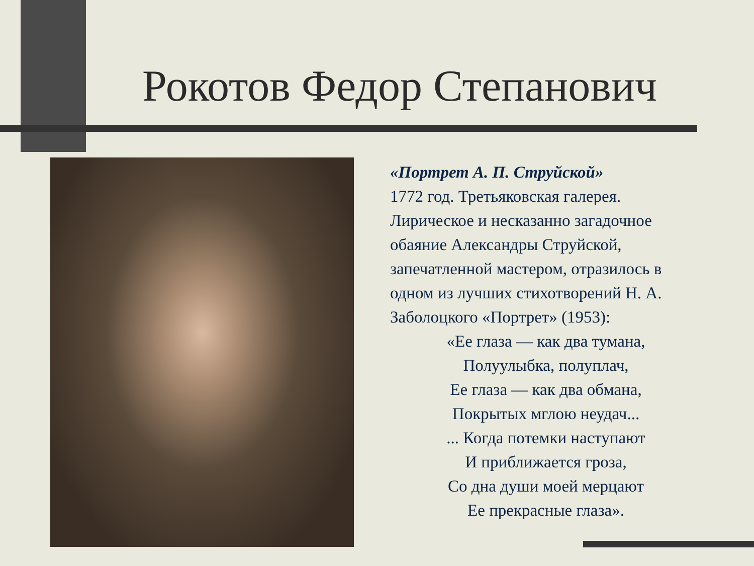Рокотов Федор Степанович
«Портрет А. П. Струйской»
1772 год. Третьяковская галерея. Лирическое и несказанно загадочное обаяние Александры Струйской, запечатленной мастером, отразилось в одном из лучших стихотворений Н. А. Заболоцкого «Портрет» (1953):
«Ее глаза — как два тумана,
Полуулыбка, полуплач,
Ее глаза — как два обмана,
Покрытых мглою неудач...
... Когда потемки наступают
И приближается гроза,
Со дна души моей мерцают
Ее прекрасные глаза».